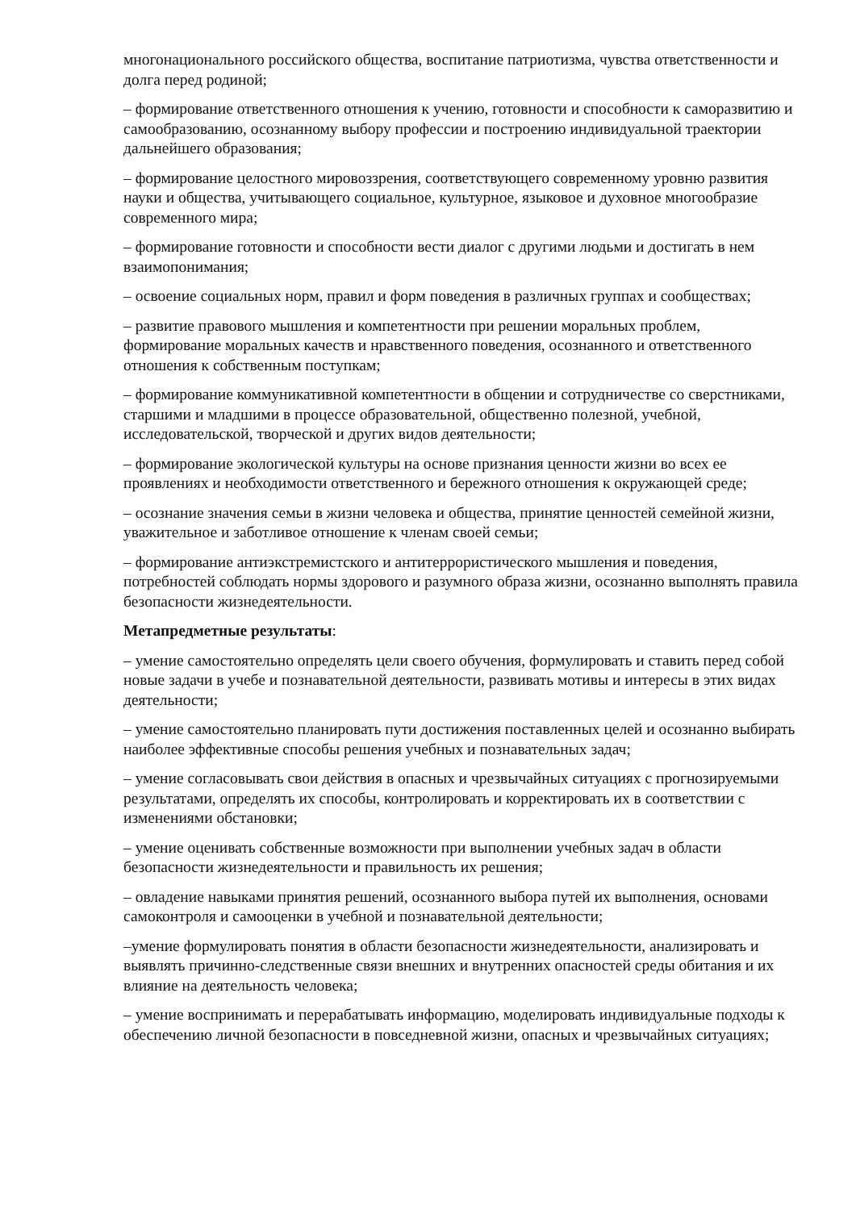многонационального российского общества, воспитание патриотизма, чувства ответственности и долга перед родиной;
– формирование ответственного отношения к учению, готовности и способности к саморазвитию и самообразованию, осознанному выбору профессии и построению индивидуальной траектории дальнейшего образования;
– формирование целостного мировоззрения, соответствующего современному уровню развития науки и общества, учитывающего социальное, культурное, языковое и духовное многообразие современного мира;
– формирование готовности и способности вести диалог с другими людьми и достигать в нем взаимопонимания;
– освоение социальных норм, правил и форм поведения в различных группах и сообществах;
– развитие правового мышления и компетентности при решении моральных проблем, формирование моральных качеств и нравственного поведения, осознанного и ответственного отношения к собственным поступкам;
– формирование коммуникативной компетентности в общении и сотрудничестве со сверстниками, старшими и младшими в процессе образовательной, общественно полезной, учебной, исследовательской, творческой и других видов деятельности;
– формирование экологической культуры на основе признания ценности жизни во всех ее проявлениях и необходимости ответственного и бережного отношения к окружающей среде;
– осознание значения семьи в жизни человека и общества, принятие ценностей семейной жизни, уважительное и заботливое отношение к членам своей семьи;
– формирование антиэкстремистского и антитеррористического мышления и поведения, потребностей соблюдать нормы здорового и разумного образа жизни, осознанно выполнять правила безопасности жизнедеятельности.
Метапредметные результаты:
– умение самостоятельно определять цели своего обучения, формулировать и ставить перед собой новые задачи в учебе и познавательной деятельности, развивать мотивы и интересы в этих видах деятельности;
– умение самостоятельно планировать пути достижения поставленных целей и осознанно выбирать наиболее эффективные способы решения учебных и познавательных задач;
– умение согласовывать свои действия в опасных и чрезвычайных ситуациях с прогнозируемыми результатами, определять их способы, контролировать и корректировать их в соответствии с изменениями обстановки;
– умение оценивать собственные возможности при выполнении учебных задач в области безопасности жизнедеятельности и правильность их решения;
– овладение навыками принятия решений, осознанного выбора путей их выполнения, основами самоконтроля и самооценки в учебной и познавательной деятельности;
–умение формулировать понятия в области безопасности жизнедеятельности, анализировать и выявлять причинно-следственные связи внешних и внутренних опасностей среды обитания и их влияние на деятельность человека;
– умение воспринимать и перерабатывать информацию, моделировать индивидуальные подходы к обеспечению личной безопасности в повседневной жизни, опасных и чрезвычайных ситуациях;